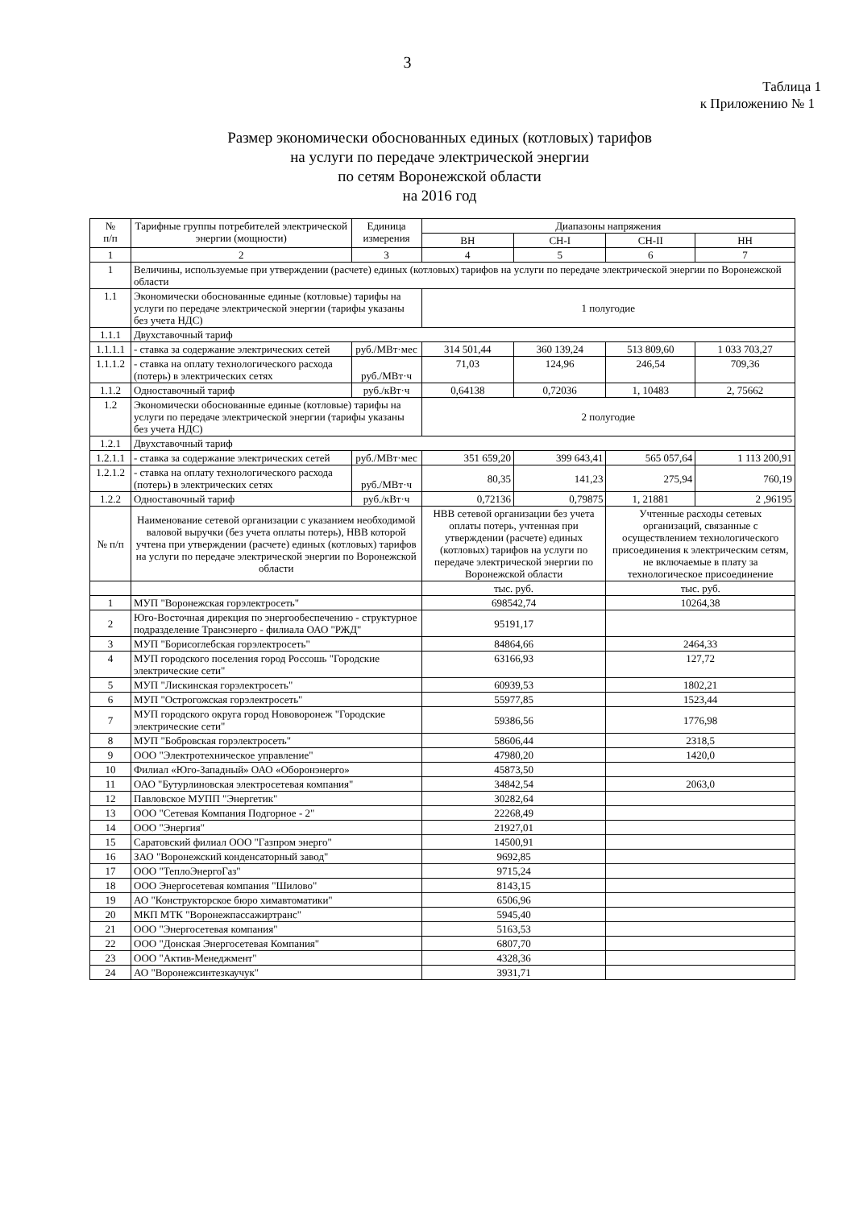3
Таблица 1
к Приложению № 1
Размер экономически обоснованных единых (котловых) тарифов
на услуги по передаче электрической энергии
по сетям Воронежской области
на 2016 год
| № п/п | Тарифные группы потребителей электрической энергии (мощности) | Единица измерения | Диапазоны напряжения | | | |
| --- | --- | --- | --- | --- | --- | --- |
| | | | ВН | СН-I | СН-II | НН |
| 1 | 2 | 3 | 4 | 5 | 6 | 7 |
| 1 | Величины, используемые при утверждении (расчете) единых (котловых) тарифов на услуги по передаче электрической энергии по Воронежской области | | | | | |
| 1.1 | Экономически обоснованные единые (котловые) тарифы на услуги по передаче электрической энергии (тарифы указаны без учета НДС) | | 1 полугодие | | | |
| 1.1.1 | Двухставочный тариф | | | | | |
| 1.1.1.1 | - ставка за содержание электрических сетей | руб./МВт·мес | 314 501,44 | 360 139,24 | 513 809,60 | 1 033 703,27 |
| 1.1.1.2 | - ставка на оплату технологического расхода (потерь) в электрических сетях | руб./МВт·ч | 71,03 | 124,96 | 246,54 | 709,36 |
| 1.1.2 | Одноставочный тариф | руб./кВт·ч | 0,64138 | 0,72036 | 1, 10483 | 2, 75662 |
| 1.2 | Экономически обоснованные единые (котловые) тарифы на услуги по передаче электрической энергии (тарифы указаны без учета НДС) | | 2 полугодие | | | |
| 1.2.1 | Двухставочный тариф | | | | | |
| 1.2.1.1 | - ставка за содержание электрических сетей | руб./МВт·мес | 351 659,20 | 399 643,41 | 565 057,64 | 1 113 200,91 |
| 1.2.1.2 | - ставка на оплату технологического расхода (потерь) в электрических сетях | руб./МВт·ч | 80,35 | 141,23 | 275,94 | 760,19 |
| 1.2.2 | Одноставочный тариф | руб./кВт·ч | 0,72136 | 0,79875 | 1, 21881 | 2 ,96195 |
| № п/п | Наименование сетевой организации с указанием необходимой валовой выручки (без учета оплаты потерь), НВВ которой учтена при утверждении (расчете) единых (котловых) тарифов на услуги по передаче электрической энергии по Воронежской области | | НВВ сетевой организации без учета оплаты потерь, учтенная при утверждении (расчете) единых (котловых) тарифов на услуги по передаче электрической энергии по Воронежской области | | Учтенные расходы сетевых организаций, связанные с осуществлением технологического присоединения к электрическим сетям, не включаемые в плату за технологическое присоединение | |
| | | | тыс. руб. | | тыс. руб. | |
| 1 | МУП "Воронежская горэлектросеть" | | 698542,74 | | 10264,38 | |
| 2 | Юго-Восточная дирекция по энергообеспечению - структурное подразделение Трансэнерго - филиала ОАО "РЖД" | | 95191,17 | | | |
| 3 | МУП "Борисоглебская горэлектросеть" | | 84864,66 | | 2464,33 | |
| 4 | МУП городского поселения город Россошь "Городские электрические сети" | | 63166,93 | | 127,72 | |
| 5 | МУП "Лискинская горэлектросеть" | | 60939,53 | | 1802,21 | |
| 6 | МУП "Острогожская горэлектросеть" | | 55977,85 | | 1523,44 | |
| 7 | МУП городского округа город Нововоронеж "Городские электрические сети" | | 59386,56 | | 1776,98 | |
| 8 | МУП "Бобровская горэлектросеть" | | 58606,44 | | 2318,5 | |
| 9 | ООО "Электротехническое управление" | | 47980,20 | | 1420,0 | |
| 10 | Филиал «Юго-Западный» ОАО «Оборонэнерго» | | 45873,50 | | | |
| 11 | ОАО "Бутурлиновская электросетевая компания" | | 34842,54 | | 2063,0 | |
| 12 | Павловское МУПП "Энергетик" | | 30282,64 | | | |
| 13 | ООО "Сетевая Компания Подгорное - 2" | | 22268,49 | | | |
| 14 | ООО "Энергия" | | 21927,01 | | | |
| 15 | Саратовский филиал ООО "Газпром энерго" | | 14500,91 | | | |
| 16 | ЗАО "Воронежский конденсаторный завод" | | 9692,85 | | | |
| 17 | ООО "ТеплоЭнергоГаз" | | 9715,24 | | | |
| 18 | ООО Энергосетевая компания "Шилово" | | 8143,15 | | | |
| 19 | АО "Конструкторское бюро химавтоматики" | | 6506,96 | | | |
| 20 | МКП МТК "Воронежпассажиртранс" | | 5945,40 | | | |
| 21 | ООО "Энергосетевая компания" | | 5163,53 | | | |
| 22 | ООО "Донская Энергосетевая Компания" | | 6807,70 | | | |
| 23 | ООО "Актив-Менеджмент" | | 4328,36 | | | |
| 24 | АО "Воронежсинтезкаучук" | | 3931,71 | | | |